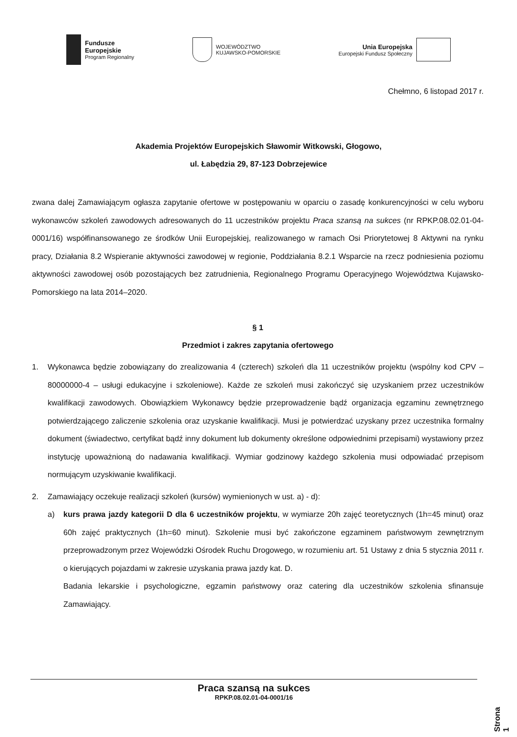Fundusze
Europejskie
Program Regionalny
WOJEWÓDZTWO
KUJAWSKO-POMORSKIE
Unia Europejska
Europejski Fundusz Społeczny
Chełmno, 6 listopad 2017 r.
Akademia Projektów Europejskich Sławomir Witkowski, Głogowo,
ul. Łabędzia 29, 87-123 Dobrzejewice
zwana dalej Zamawiającym ogłasza zapytanie ofertowe w postępowaniu w oparciu o zasadę konkurencyjności w celu wyboru wykonawców szkoleń zawodowych adresowanych do 11 uczestników projektu Praca szansą na sukces (nr RPKP.08.02.01-04-0001/16) współfinansowanego ze środków Unii Europejskiej, realizowanego w ramach Osi Priorytetowej 8 Aktywni na rynku pracy, Działania 8.2 Wspieranie aktywności zawodowej w regionie, Poddziałania 8.2.1 Wsparcie na rzecz podniesienia poziomu aktywności zawodowej osób pozostających bez zatrudnienia, Regionalnego Programu Operacyjnego Województwa Kujawsko-Pomorskiego na lata 2014–2020.
§ 1
Przedmiot i zakres zapytania ofertowego
1.
Wykonawca będzie zobowiązany do zrealizowania 4 (czterech) szkoleń dla 11 uczestników projektu (wspólny kod CPV – 80000000-4 – usługi edukacyjne i szkoleniowe). Każde ze szkoleń musi zakończyć się uzyskaniem przez uczestników kwalifikacji zawodowych. Obowiązkiem Wykonawcy będzie przeprowadzenie bądź organizacja egzaminu zewnętrznego potwierdzającego zaliczenie szkolenia oraz uzyskanie kwalifikacji. Musi je potwierdzać uzyskany przez uczestnika formalny dokument (świadectwo, certyfikat bądź inny dokument lub dokumenty określone odpowiednimi przepisami) wystawiony przez instytucję upoważnioną do nadawania kwalifikacji. Wymiar godzinowy każdego szkolenia musi odpowiadać przepisom normującym uzyskiwanie kwalifikacji.
2.
Zamawiający oczekuje realizacji szkoleń (kursów) wymienionych w ust. a) - d):
a)
kurs prawa jazdy kategorii D dla 6 uczestników projektu, w wymiarze 20h zajęć teoretycznych (1h=45 minut) oraz 60h zajęć praktycznych (1h=60 minut). Szkolenie musi być zakończone egzaminem państwowym zewnętrznym przeprowadzonym przez Wojewódzki Ośrodek Ruchu Drogowego, w rozumieniu art. 51 Ustawy z dnia 5 stycznia 2011 r. o kierujących pojazdami w zakresie uzyskania prawa jazdy kat. D.
Badania lekarskie i psychologiczne, egzamin państwowy oraz catering dla uczestników szkolenia sfinansuje Zamawiający.
Praca szansą na sukces
RPKP.08.02.01-04-0001/16
Strona 1